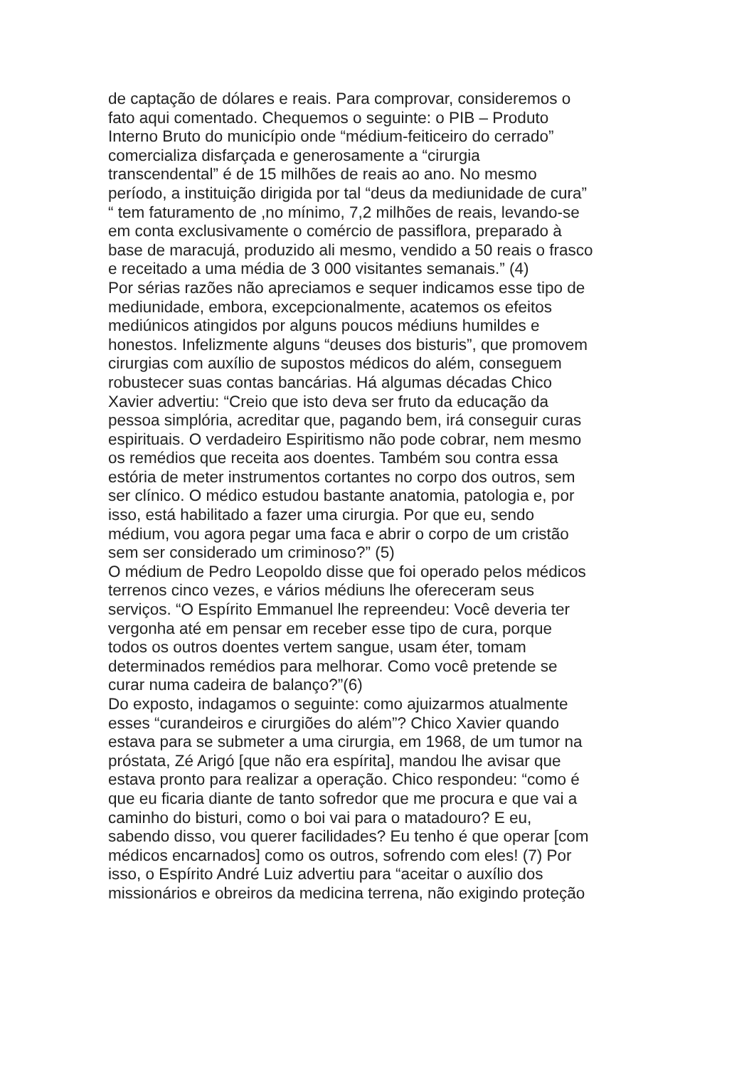de captação de dólares e reais. Para comprovar, consideremos o
fato aqui comentado. Chequemos o seguinte: o PIB – Produto
Interno Bruto do município onde “médium-feiticeiro do cerrado”
comercializa disfarçada e generosamente a “cirurgia
transcendental” é de 15 milhões de reais ao ano. No mesmo
período, a instituição dirigida por tal “deus da mediunidade de cura”
“ tem faturamento de ,no mínimo, 7,2 milhões de reais, levando-se
em conta exclusivamente o comércio de passiflora, preparado à
base de maracujá, produzido ali mesmo, vendido a 50 reais o frasco
e receitado a uma média de 3 000 visitantes semanais.” (4)
Por sérias razões não apreciamos e sequer indicamos esse tipo de
mediunidade, embora, excepcionalmente, acatemos os efeitos
mediúnicos atingidos por alguns poucos médiuns humildes e
honestos. Infelizmente alguns “deuses dos bisturis”, que promovem
cirurgias com auxílio de supostos médicos do além, conseguem
robustecer suas contas bancárias. Há algumas décadas Chico
Xavier advertiu: “Creio que isto deva ser fruto da educação da
pessoa simplória, acreditar que, pagando bem, irá conseguir curas
espirituais. O verdadeiro Espiritismo não pode cobrar, nem mesmo
os remédios que receita aos doentes. Também sou contra essa
estória de meter instrumentos cortantes no corpo dos outros, sem
ser clínico. O médico estudou bastante anatomia, patologia e, por
isso, está habilitado a fazer uma cirurgia. Por que eu, sendo
médium, vou agora pegar uma faca e abrir o corpo de um cristão
sem ser considerado um criminoso?” (5)
O médium de Pedro Leopoldo disse que foi operado pelos médicos
terrenos cinco vezes, e vários médiuns lhe ofereceram seus
serviços. “O Espírito Emmanuel lhe repreendeu: Você deveria ter
vergonha até em pensar em receber esse tipo de cura, porque
todos os outros doentes vertem sangue, usam éter, tomam
determinados remédios para melhorar. Como você pretende se
curar numa cadeira de balanço?”(6)
Do exposto, indagamos o seguinte: como ajuizarmos atualmente
esses “curandeiros e cirurgiões do além”? Chico Xavier quando
estava para se submeter a uma cirurgia, em 1968, de um tumor na
próstata, Zé Arigó [que não era espírita], mandou lhe avisar que
estava pronto para realizar a operação. Chico respondeu: “como é
que eu ficaria diante de tanto sofredor que me procura e que vai a
caminho do bisturi, como o boi vai para o matadouro? E eu,
sabendo disso, vou querer facilidades? Eu tenho é que operar [com
médicos encarnados] como os outros, sofrendo com eles! (7) Por
isso, o Espírito André Luiz advertiu para “aceitar o auxílio dos
missionários e obreiros da medicina terrena, não exigindo proteção